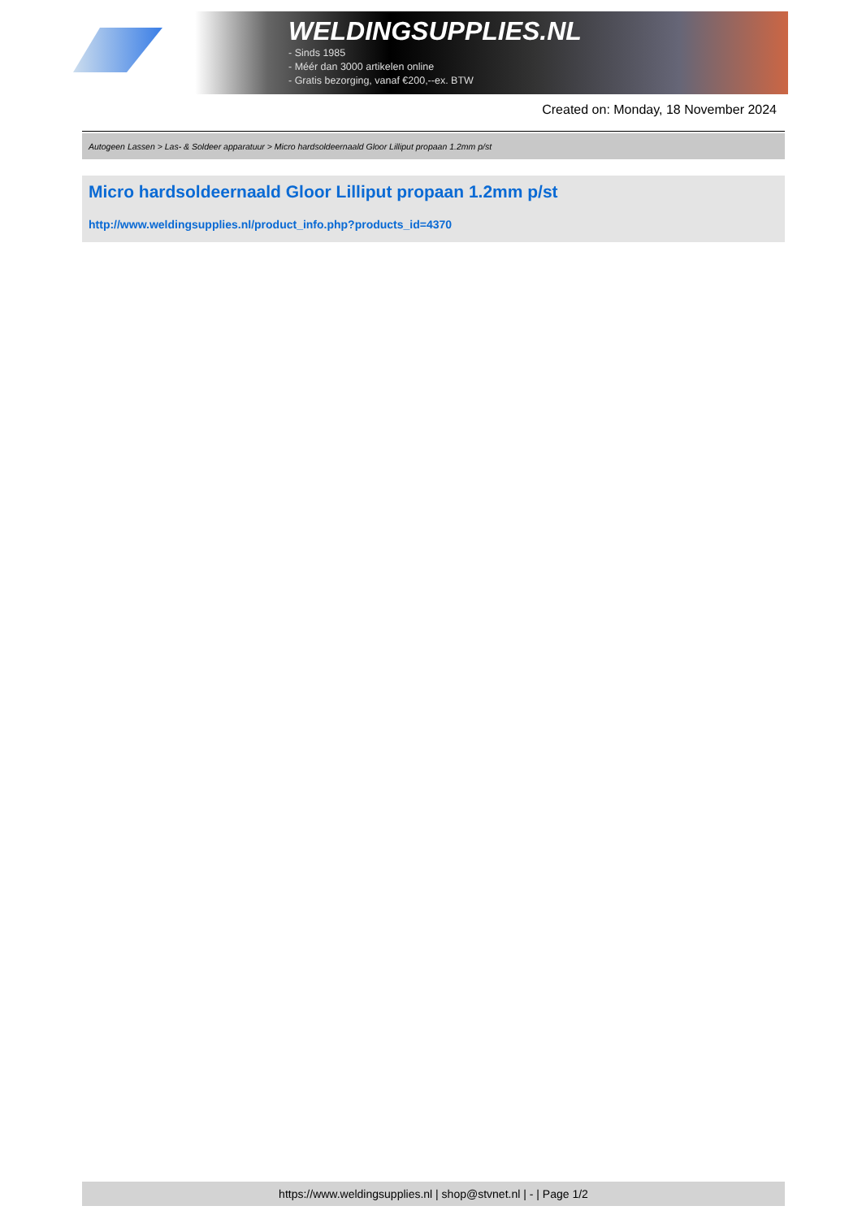WELDINGSUPPLIES.NL
- Sinds 1985
- Méér dan 3000 artikelen online
- Gratis bezorging, vanaf €200,--ex. BTW
Created on: Monday, 18 November 2024
Autogeen Lassen > Las- & Soldeer apparatuur > Micro hardsoldeernaald Gloor Lilliput propaan 1.2mm p/st
Micro hardsoldeernaald Gloor Lilliput propaan 1.2mm p/st
http://www.weldingsupplies.nl/product_info.php?products_id=4370
https://www.weldingsupplies.nl | shop@stvnet.nl | - | Page 1/2